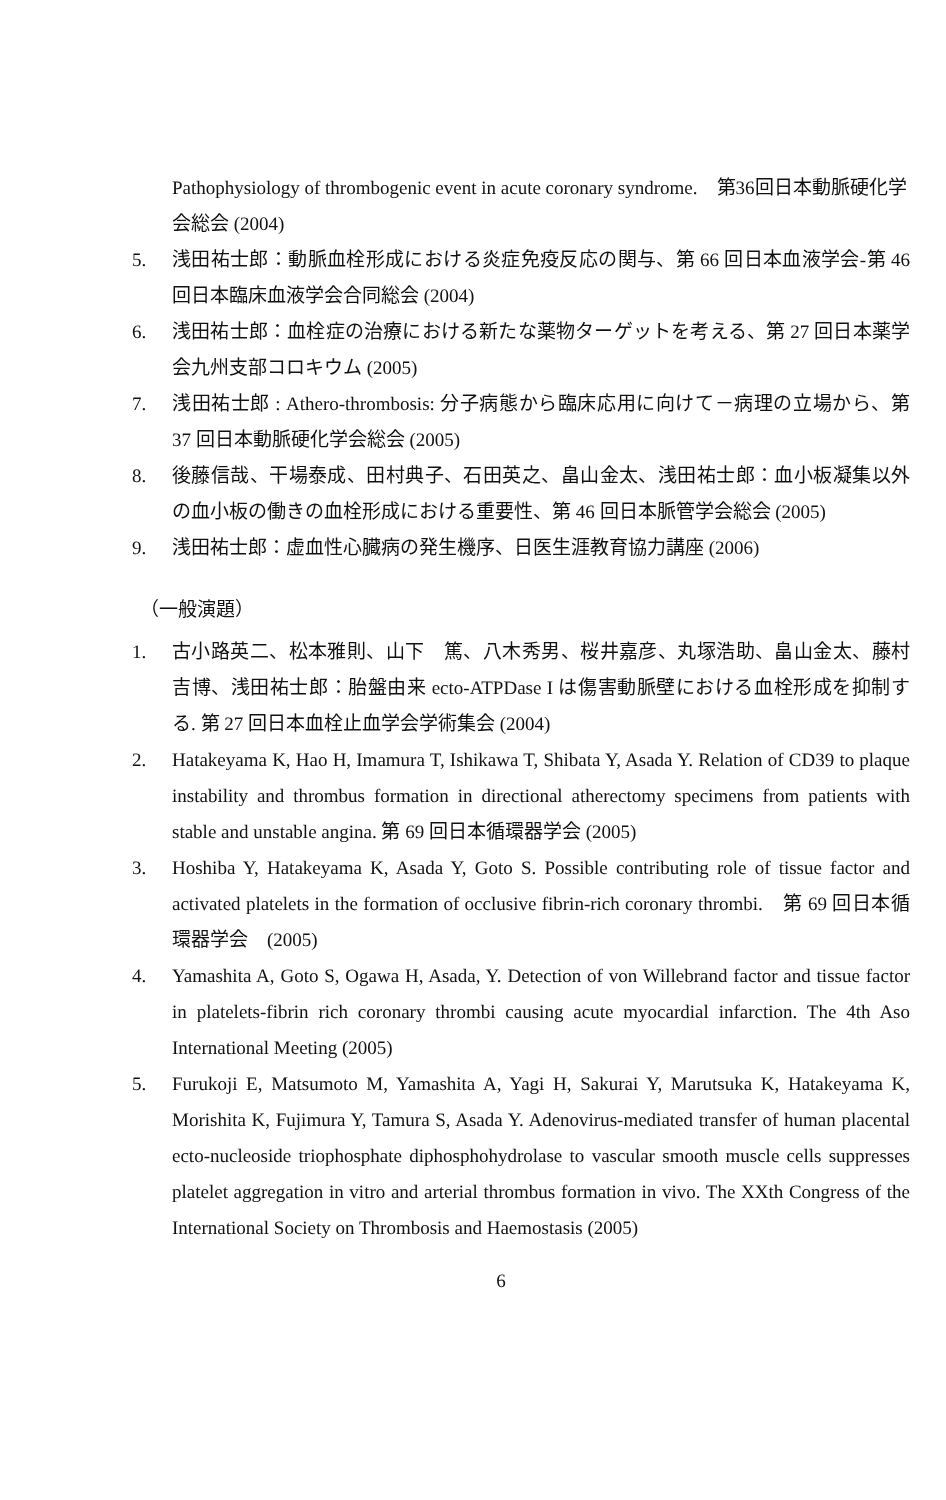Pathophysiology of thrombogenic event in acute coronary syndrome.　第36回日本動脈硬化学会総会 (2004)
5. 浅田祐士郎：動脈血栓形成における炎症免疫反応の関与、第 66 回日本血液学会-第 46 回日本臨床血液学会合同総会 (2004)
6. 浅田祐士郎：血栓症の治療における新たな薬物ターゲットを考える、第 27 回日本薬学会九州支部コロキウム (2005)
7. 浅田祐士郎 : Athero-thrombosis: 分子病態から臨床応用に向けて－病理の立場から、第 37 回日本動脈硬化学会総会 (2005)
8. 後藤信哉、干場泰成、田村典子、石田英之、畠山金太、浅田祐士郎：血小板凝集以外の血小板の働きの血栓形成における重要性、第 46 回日本脈管学会総会 (2005)
9. 浅田祐士郎：虚血性心臓病の発生機序、日医生涯教育協力講座 (2006)
（一般演題）
1. 古小路英二、松本雅則、山下　篤、八木秀男、桜井嘉彦、丸塚浩助、畠山金太、藤村吉博、浅田祐士郎：胎盤由来 ecto-ATPDase I は傷害動脈壁における血栓形成を抑制する. 第 27 回日本血栓止血学会学術集会 (2004)
2. Hatakeyama K, Hao H, Imamura T, Ishikawa T, Shibata Y, Asada Y. Relation of CD39 to plaque instability and thrombus formation in directional atherectomy specimens from patients with stable and unstable angina. 第 69 回日本循環器学会 (2005)
3. Hoshiba Y, Hatakeyama K, Asada Y, Goto S. Possible contributing role of tissue factor and activated platelets in the formation of occlusive fibrin-rich coronary thrombi.　第 69 回日本循環器学会　(2005)
4. Yamashita A, Goto S, Ogawa H, Asada, Y. Detection of von Willebrand factor and tissue factor in platelets-fibrin rich coronary thrombi causing acute myocardial infarction. The 4th Aso International Meeting (2005)
5. Furukoji E, Matsumoto M, Yamashita A, Yagi H, Sakurai Y, Marutsuka K, Hatakeyama K, Morishita K, Fujimura Y, Tamura S, Asada Y. Adenovirus-mediated transfer of human placental ecto-nucleoside triophosphate diphosphohydrolase to vascular smooth muscle cells suppresses platelet aggregation in vitro and arterial thrombus formation in vivo. The XXth Congress of the International Society on Thrombosis and Haemostasis (2005)
6